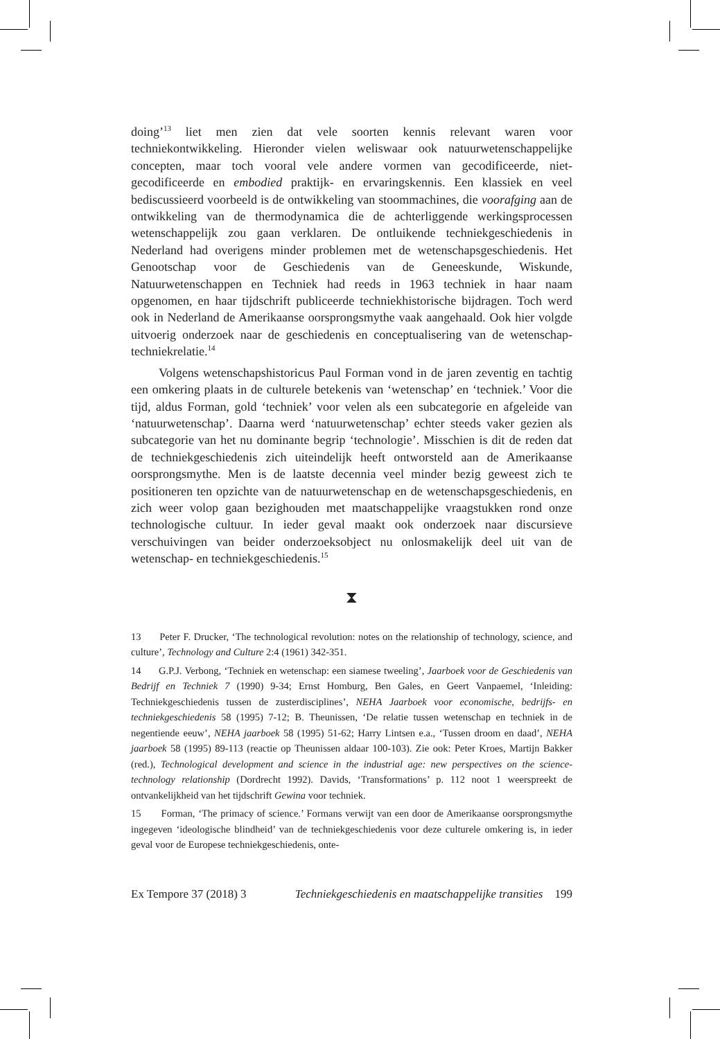doing’<sup>13</sup> liet men zien dat vele soorten kennis relevant waren voor techniekontwikkeling. Hieronder vielen weliswaar ook natuurwetenschappelijke concepten, maar toch vooral vele andere vormen van gecodificeerde, niet-gecodificeerde en embodied praktijk- en ervaringskennis. Een klassiek en veel bediscussieerd voorbeeld is de ontwikkeling van stoommachines, die voorafging aan de ontwikkeling van de thermodynamica die de achterliggende werkingsprocessen wetenschappelijk zou gaan verklaren. De ontluikende techniekgeschiedenis in Nederland had overigens minder problemen met de wetenschapsgeschiedenis. Het Genootschap voor de Geschiedenis van de Geneeskunde, Wiskunde, Natuurwetenschappen en Techniek had reeds in 1963 techniek in haar naam opgenomen, en haar tijdschrift publiceerde techniekhistorische bijdragen. Toch werd ook in Nederland de Amerikaanse oorsprongsmythe vaak aangehaald. Ook hier volgde uitvoerig onderzoek naar de geschiedenis en conceptualisering van de wetenschap-techniekrelatie.<sup>14</sup>
Volgens wetenschapshistoricus Paul Forman vond in de jaren zeventig en tachtig een omkering plaats in de culturele betekenis van ‘wetenschap’ en ‘techniek.’ Voor die tijd, aldus Forman, gold ‘techniek’ voor velen als een subcategorie en afgeleide van ‘natuurwetenschap’. Daarna werd ‘natuurwetenschap’ echter steeds vaker gezien als subcategorie van het nu dominante begrip ‘technologie’. Misschien is dit de reden dat de techniekgeschiedenis zich uiteindelijk heeft ontworsteld aan de Amerikaanse oorsprongsmythe. Men is de laatste decennia veel minder bezig geweest zich te positioneren ten opzichte van de natuurwetenschap en de wetenschapsgeschiedenis, en zich weer volop gaan bezighouden met maatschappelijke vraagstukken rond onze technologische cultuur. In ieder geval maakt ook onderzoek naar discursieve verschuivingen van beider onderzoeksobject nu onlosmakelijk deel uit van de wetenschap- en techniekgeschiedenis.<sup>15</sup>
⧗
13 Peter F. Drucker, ‘The technological revolution: notes on the relationship of technology, science, and culture’, Technology and Culture 2:4 (1961) 342-351.
14 G.P.J. Verbong, ‘Techniek en wetenschap: een siamese tweeling’, Jaarboek voor de Geschiedenis van Bedrijf en Techniek 7 (1990) 9-34; Ernst Homburg, Ben Gales, en Geert Vanpaemel, ‘Inleiding: Techniekgeschiedenis tussen de zusterdisciplines’, NEHA Jaarboek voor economische, bedrijfs- en techniekgeschiedenis 58 (1995) 7-12; B. Theunissen, ‘De relatie tussen wetenschap en techniek in de negentiende eeuw’, NEHA jaarboek 58 (1995) 51-62; Harry Lintsen e.a., ‘Tussen droom en daad’, NEHA jaarboek 58 (1995) 89-113 (reactie op Theunissen aldaar 100-103). Zie ook: Peter Kroes, Martijn Bakker (red.), Technological development and science in the industrial age: new perspectives on the science-technology relationship (Dordrecht 1992). Davids, ‘Transformations’ p. 112 noot 1 weerspreekt de ontvankelijkheid van het tijdschrift Gewina voor techniek.
15 Forman, ‘The primacy of science.’ Formans verwijt van een door de Amerikaanse oorsprongsmythe ingegeven ‘ideologische blindheid’ van de techniekgeschiedenis voor deze culturele omkering is, in ieder geval voor de Europese techniekgeschiedenis, onte-
Ex Tempore 37 (2018) 3 Techniekgeschiedenis en maatschappelijke transities 199